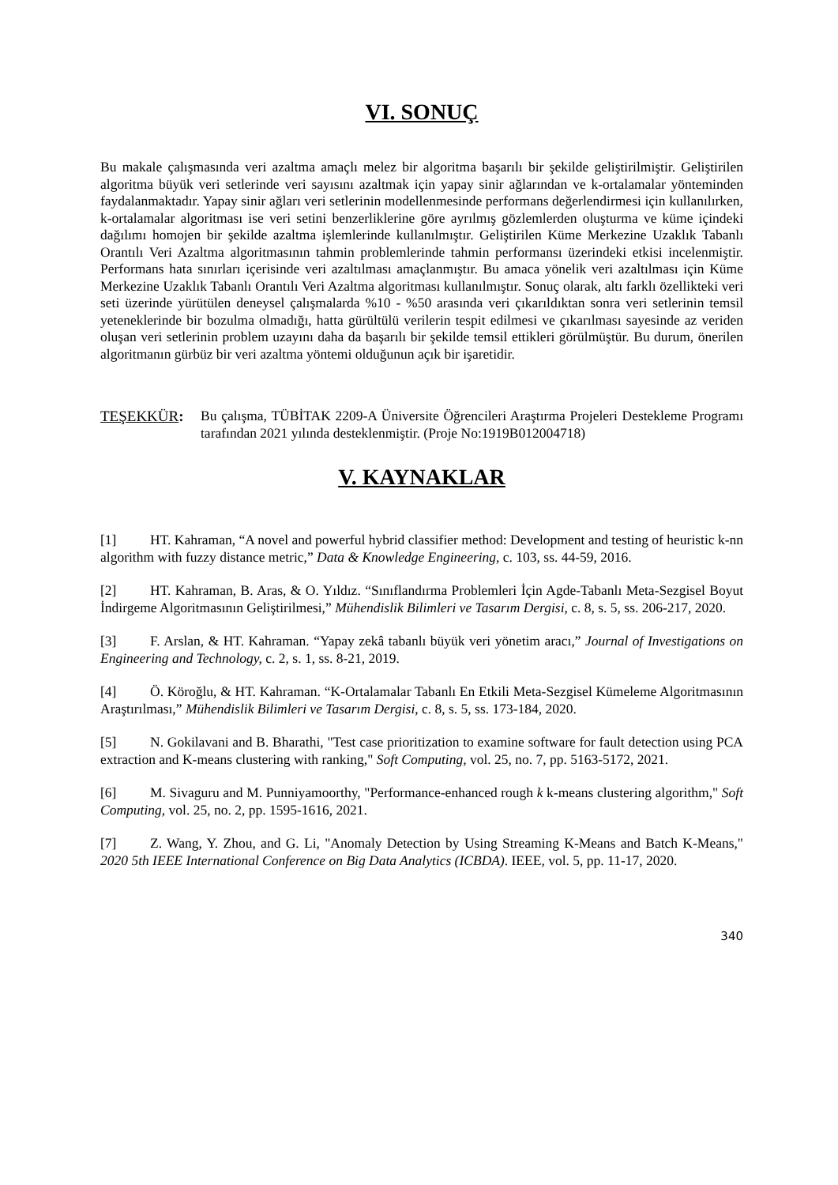VI. SONUÇ
Bu makale çalışmasında veri azaltma amaçlı melez bir algoritma başarılı bir şekilde geliştirilmiştir. Geliştirilen algoritma büyük veri setlerinde veri sayısını azaltmak için yapay sinir ağlarından ve k-ortalamalar yönteminden faydalanmaktadır. Yapay sinir ağları veri setlerinin modellenmesinde performans değerlendirmesi için kullanılırken, k-ortalamalar algoritması ise veri setini benzerliklerine göre ayrılmış gözlemlerden oluşturma ve küme içindeki dağılımı homojen bir şekilde azaltma işlemlerinde kullanılmıştır. Geliştirilen Küme Merkezine Uzaklık Tabanlı Orantılı Veri Azaltma algoritmasının tahmin problemlerinde tahmin performansı üzerindeki etkisi incelenmiştir. Performans hata sınırları içerisinde veri azaltılması amaçlanmıştır. Bu amaca yönelik veri azaltılması için Küme Merkezine Uzaklık Tabanlı Orantılı Veri Azaltma algoritması kullanılmıştır. Sonuç olarak, altı farklı özellikteki veri seti üzerinde yürütülen deneysel çalışmalarda %10 - %50 arasında veri çıkarıldıktan sonra veri setlerinin temsil yeteneklerinde bir bozulma olmadığı, hatta gürültülü verilerin tespit edilmesi ve çıkarılması sayesinde az veriden oluşan veri setlerinin problem uzayını daha da başarılı bir şekilde temsil ettikleri görülmüştür. Bu durum, önerilen algoritmanın gürbüz bir veri azaltma yöntemi olduğunun açık bir işaretidir.
TEŞEKKÜR: Bu çalışma, TÜBİTAK 2209-A Üniversite Öğrencileri Araştırma Projeleri Destekleme Programı tarafından 2021 yılında desteklenmiştir. (Proje No:1919B012004718)
V. KAYNAKLAR
[1] HT. Kahraman, “A novel and powerful hybrid classifier method: Development and testing of heuristic k-nn algorithm with fuzzy distance metric,” Data & Knowledge Engineering, c. 103, ss. 44-59, 2016.
[2] HT. Kahraman, B. Aras, & O. Yıldız. “Sınıflandırma Problemleri İçin Agde-Tabanlı Meta-Sezgisel Boyut İndirgeme Algoritmasının Geliştirilmesi,” Mühendislik Bilimleri ve Tasarım Dergisi, c. 8, s. 5, ss. 206-217, 2020.
[3] F. Arslan, & HT. Kahraman. “Yapay zekâ tabanlı büyük veri yönetim aracı,” Journal of Investigations on Engineering and Technology, c. 2, s. 1, ss. 8-21, 2019.
[4] Ö. Köroğlu, & HT. Kahraman. “K-Ortalamalar Tabanlı En Etkili Meta-Sezgisel Kümeleme Algoritmasının Araştırılması,” Mühendislik Bilimleri ve Tasarım Dergisi, c. 8, s. 5, ss. 173-184, 2020.
[5] N. Gokilavani and B. Bharathi, "Test case prioritization to examine software for fault detection using PCA extraction and K-means clustering with ranking," Soft Computing, vol. 25, no. 7, pp. 5163-5172, 2021.
[6] M. Sivaguru and M. Punniyamoorthy, "Performance-enhanced rough k k-means clustering algorithm," Soft Computing, vol. 25, no. 2, pp. 1595-1616, 2021.
[7] Z. Wang, Y. Zhou, and G. Li, "Anomaly Detection by Using Streaming K-Means and Batch K-Means," 2020 5th IEEE International Conference on Big Data Analytics (ICBDA). IEEE, vol. 5, pp. 11-17, 2020.
340